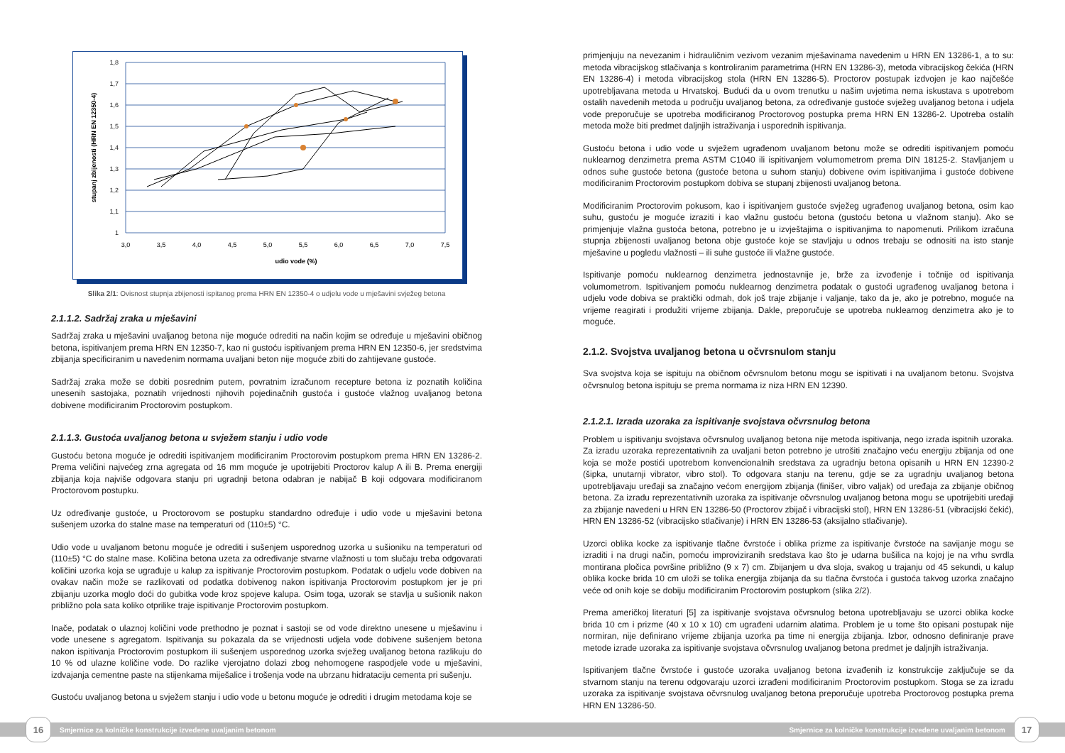1,8
1,7
1,6
1,5
1,4
1,3
1,2
1,1
1
3,0
3,5
4,0
4,5
5,0
5,5
6,0
6,5
7,0
7,5
udio vode (%)
stupanj zbijenosti (HRN EN 12350-4)
Slika 2/1: Ovisnost stupnja zbijenosti ispitanog prema HRN EN 12350-4 o udjelu vode u mješavini svježeg betona
2.1.1.2. Sadržaj zraka u mješavini
Sadržaj zraka u mješavini uvaljanog betona nije moguće odrediti na način kojim se određuje u mješavini običnog betona, ispitivanjem prema HRN EN 12350-7, kao ni gustoću ispitivanjem prema HRN EN 12350-6, jer sredstvima zbijanja specificiranim u navedenim normama uvaljani beton nije moguće zbiti do zahtijevane gustoće.
Sadržaj zraka može se dobiti posrednim putem, povratnim izračunom recepture betona iz poznatih količina unesenih sastojaka, poznatih vrijednosti njihovih pojedinačnih gustoća i gustoće vlažnog uvaljanog betona dobivene modificiranim Proctorovim postupkom.
2.1.1.3. Gustoća uvaljanog betona u svježem stanju i udio vode
Gustoću betona moguće je odrediti ispitivanjem modificiranim Proctorovim postupkom prema HRN EN 13286-2. Prema veličini najvećeg zrna agregata od 16 mm moguće je upotrijebiti Proctorov kalup A ili B. Prema energiji zbijanja koja najviše odgovara stanju pri ugradnji betona odabran je nabijač B koji odgovara modificiranom Proctorovom postupku.
Uz određivanje gustoće, u Proctorovom se postupku standardno određuje i udio vode u mješavini betona sušenjem uzorka do stalne mase na temperaturi od (110±5) °C.
Udio vode u uvaljanom betonu moguće je odrediti i sušenjem usporednog uzorka u sušioniku na temperaturi od (110±5) °C do stalne mase. Količina betona uzeta za određivanje stvarne vlažnosti u tom slučaju treba odgovarati količini uzorka koja se ugrađuje u kalup za ispitivanje Proctorovim postupkom. Podatak o udjelu vode dobiven na ovakav način može se razlikovati od podatka dobivenog nakon ispitivanja Proctorovim postupkom jer je pri zbijanju uzorka moglo doći do gubitka vode kroz spojeve kalupa. Osim toga, uzorak se stavlja u sušionik nakon približno pola sata koliko otprilike traje ispitivanje Proctorovim postupkom.
Inače, podatak o ulaznoj količini vode prethodno je poznat i sastoji se od vode direktno unesene u mješavinu i vode unesene s agregatom. Ispitivanja su pokazala da se vrijednosti udjela vode dobivene sušenjem betona nakon ispitivanja Proctorovim postupkom ili sušenjem usporednog uzorka svježeg uvaljanog betona razlikuju do 10 % od ulazne količine vode. Do razlike vjerojatno dolazi zbog nehomogene raspodjele vode u mješavini, izdvajanja cementne paste na stijenkama miješalice i trošenja vode na ubrzanu hidrataciju cementa pri sušenju.
Gustoću uvaljanog betona u svježem stanju i udio vode u betonu moguće je odrediti i drugim metodama koje se
primjenjuju na nevezanim i hidrauličnim vezivom vezanim mješavinama navedenim u HRN EN 13286-1, a to su: metoda vibracijskog stlačivanja s kontroliranim parametrima (HRN EN 13286-3), metoda vibracijskog čekića (HRN EN 13286-4) i metoda vibracijskog stola (HRN EN 13286-5). Proctorov postupak izdvojen je kao najčešće upotrebljavana metoda u Hrvatskoj. Budući da u ovom trenutku u našim uvjetima nema iskustava s upotrebom ostalih navedenih metoda u području uvaljanog betona, za određivanje gustoće svježeg uvaljanog betona i udjela vode preporučuje se upotreba modificiranog Proctorovog postupka prema HRN EN 13286-2. Upotreba ostalih metoda može biti predmet daljnjih istraživanja i usporednih ispitivanja.
Gustoću betona i udio vode u svježem ugrađenom uvaljanom betonu može se odrediti ispitivanjem pomoću nuklearnog denzimetra prema ASTM C1040 ili ispitivanjem volumometrom prema DIN 18125-2. Stavljanjem u odnos suhe gustoće betona (gustoće betona u suhom stanju) dobivene ovim ispitivanjima i gustoće dobivene modificiranim Proctorovim postupkom dobiva se stupanj zbijenosti uvaljanog betona.
Modificiranim Proctorovim pokusom, kao i ispitivanjem gustoće svježeg ugrađenog uvaljanog betona, osim kao suhu, gustoću je moguće izraziti i kao vlažnu gustoću betona (gustoću betona u vlažnom stanju). Ako se primjenjuje vlažna gustoća betona, potrebno je u izvještajima o ispitivanjima to napomenuti. Prilikom izračuna stupnja zbijenosti uvaljanog betona obje gustoće koje se stavljaju u odnos trebaju se odnositi na isto stanje mješavine u pogledu vlažnosti – ili suhe gustoće ili vlažne gustoće.
Ispitivanje pomoću nuklearnog denzimetra jednostavnije je, brže za izvođenje i točnije od ispitivanja volumometrom. Ispitivanjem pomoću nuklearnog denzimetra podatak o gustoći ugrađenog uvaljanog betona i udjelu vode dobiva se praktički odmah, dok još traje zbijanje i valjanje, tako da je, ako je potrebno, moguće na vrijeme reagirati i produžiti vrijeme zbijanja. Dakle, preporučuje se upotreba nuklearnog denzimetra ako je to moguće.
2.1.2. Svojstva uvaljanog betona u očvrsnulom stanju
Sva svojstva koja se ispituju na običnom očvrsnulom betonu mogu se ispitivati i na uvaljanom betonu. Svojstva očvrsnulog betona ispituju se prema normama iz niza HRN EN 12390.
2.1.2.1. Izrada uzoraka za ispitivanje svojstava očvrsnulog betona
Problem u ispitivanju svojstava očvrsnulog uvaljanog betona nije metoda ispitivanja, nego izrada ispitnih uzoraka. Za izradu uzoraka reprezentativnih za uvaljani beton potrebno je utrošiti značajno veću energiju zbijanja od one koja se može postići upotrebom konvencionalnih sredstava za ugradnju betona opisanih u HRN EN 12390-2 (šipka, unutarnji vibrator, vibro stol). To odgovara stanju na terenu, gdje se za ugradnju uvaljanog betona upotrebljavaju uređaji sa značajno većom energijom zbijanja (finišer, vibro valjak) od uređaja za zbijanje običnog betona. Za izradu reprezentativnih uzoraka za ispitivanje očvrsnulog uvaljanog betona mogu se upotrijebiti uređaji za zbijanje navedeni u HRN EN 13286-50 (Proctorov zbijač i vibracijski stol), HRN EN 13286-51 (vibracijski čekić), HRN EN 13286-52 (vibracijsko stlačivanje) i HRN EN 13286-53 (aksijalno stlačivanje).
Uzorci oblika kocke za ispitivanje tlačne čvrstoće i oblika prizme za ispitivanje čvrstoće na savijanje mogu se izraditi i na drugi način, pomoću improviziranih sredstava kao što je udarna bušilica na kojoj je na vrhu svrdla montirana pločica površine približno (9 x 7) cm. Zbijanjem u dva sloja, svakog u trajanju od 45 sekundi, u kalup oblika kocke brida 10 cm uloži se tolika energija zbijanja da su tlačna čvrstoća i gustoća takvog uzorka značajno veće od onih koje se dobiju modificiranim Proctorovim postupkom (slika 2/2).
Prema američkoj literaturi [5] za ispitivanje svojstava očvrsnulog betona upotrebljavaju se uzorci oblika kocke brida 10 cm i prizme (40 x 10 x 10) cm ugrađeni udarnim alatima. Problem je u tome što opisani postupak nije normiran, nije definirano vrijeme zbijanja uzorka pa time ni energija zbijanja. Izbor, odnosno definiranje prave metode izrade uzoraka za ispitivanje svojstava očvrsnulog uvaljanog betona predmet je daljnjih istraživanja.
Ispitivanjem tlačne čvrstoće i gustoće uzoraka uvaljanog betona izvađenih iz konstrukcije zaključuje se da stvarnom stanju na terenu odgovaraju uzorci izrađeni modificiranim Proctorovim postupkom. Stoga se za izradu uzoraka za ispitivanje svojstava očvrsnulog uvaljanog betona preporučuje upotreba Proctorovog postupka prema HRN EN 13286-50.
16 Smjernice za kolničke konstrukcije izvedene uvaljanim betonom
Smjernice za kolničke konstrukcije izvedene uvaljanim betonom 17